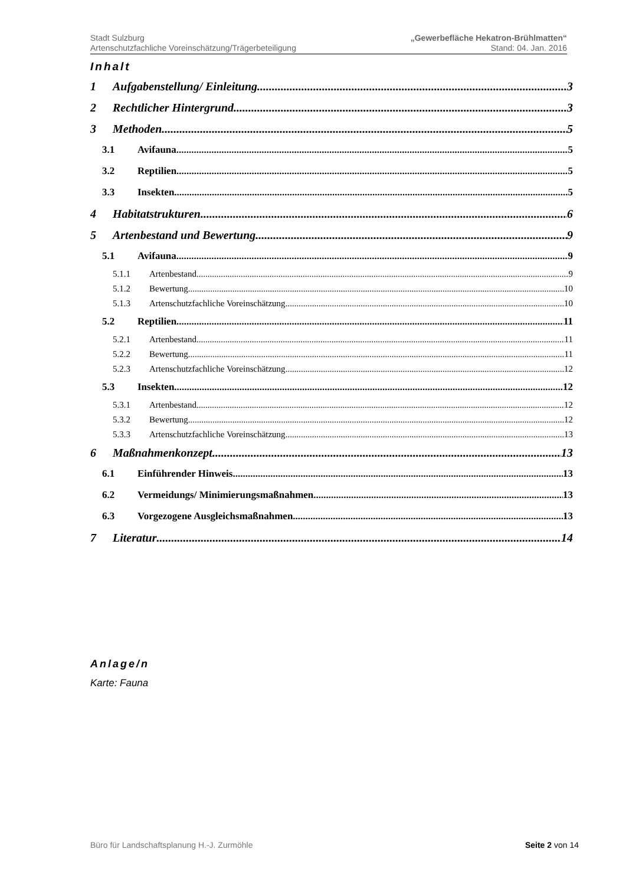Stadt Sulzburg
Artenschutzfachliche Voreinschätzung/Trägerbeteiligung
„Gewerbefläche Hekatron-Brühlmatten“
Stand: 04. Jan. 2016
Inhalt
1 Aufgabenstellung/ Einleitung 3
2 Rechtlicher Hintergrund 3
3 Methoden 5
3.1 Avifauna 5
3.2 Reptilien 5
3.3 Insekten 5
4 Habitatstrukturen 6
5 Artenbestand und Bewertung 9
5.1 Avifauna 9
5.1.1 Artenbestand 9
5.1.2 Bewertung 10
5.1.3 Artenschutzfachliche Voreinschätzung 10
5.2 Reptilien 11
5.2.1 Artenbestand 11
5.2.2 Bewertung 11
5.2.3 Artenschutzfachliche Voreinschätzung 12
5.3 Insekten 12
5.3.1 Artenbestand 12
5.3.2 Bewertung 12
5.3.3 Artenschutzfachliche Voreinschätzung 13
6 Maßnahmenkonzept 13
6.1 Einführender Hinweis 13
6.2 Vermeidungs/ Minimierungsmaßnahmen 13
6.3 Vorgezogene Ausgleichsmaßnahmen 13
7 Literatur 14
Anlage/n
Karte: Fauna
Büro für Landschaftsplanung H.-J. Zurmöhle Seite 2 von 14